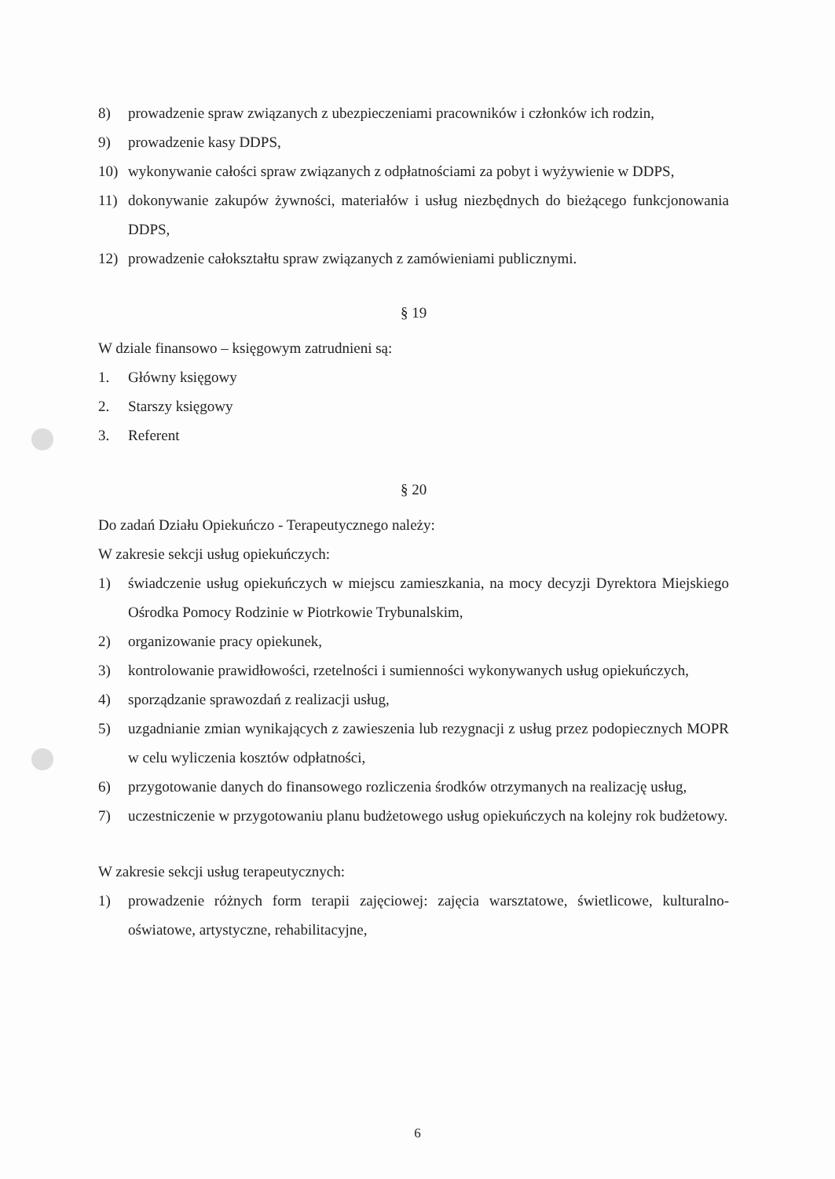8) prowadzenie spraw związanych z ubezpieczeniami pracowników i członków ich rodzin,
9) prowadzenie kasy DDPS,
10) wykonywanie całości spraw związanych z odpłatnościami za pobyt i wyżywienie w DDPS,
11) dokonywanie zakupów żywności, materiałów i usług niezbędnych do bieżącego funkcjonowania DDPS,
12) prowadzenie całokształtu spraw związanych z zamówieniami publicznymi.
§ 19
W dziale finansowo – księgowym zatrudnieni są:
1. Główny księgowy
2. Starszy księgowy
3. Referent
§ 20
Do zadań Działu Opiekuńczo - Terapeutycznego należy:
W zakresie sekcji usług opiekuńczych:
1) świadczenie usług opiekuńczych w miejscu zamieszkania, na mocy decyzji Dyrektora Miejskiego Ośrodka Pomocy Rodzinie w Piotrkowie Trybunalskim,
2) organizowanie pracy opiekunek,
3) kontrolowanie prawidłowości, rzetelności i sumienności wykonywanych usług opiekuńczych,
4) sporządzanie sprawozdań z realizacji usług,
5) uzgadnianie zmian wynikających z zawieszenia lub rezygnacji z usług przez podopiecznych MOPR w celu wyliczenia kosztów odpłatności,
6) przygotowanie danych do finansowego rozliczenia środków otrzymanych na realizację usług,
7) uczestniczenie w przygotowaniu planu budżetowego usług opiekuńczych na kolejny rok budżetowy.
W zakresie sekcji usług terapeutycznych:
1) prowadzenie różnych form terapii zajęciowej: zajęcia warsztatowe, świetlicowe, kulturalno-oświatowe, artystyczne, rehabilitacyjne,
6